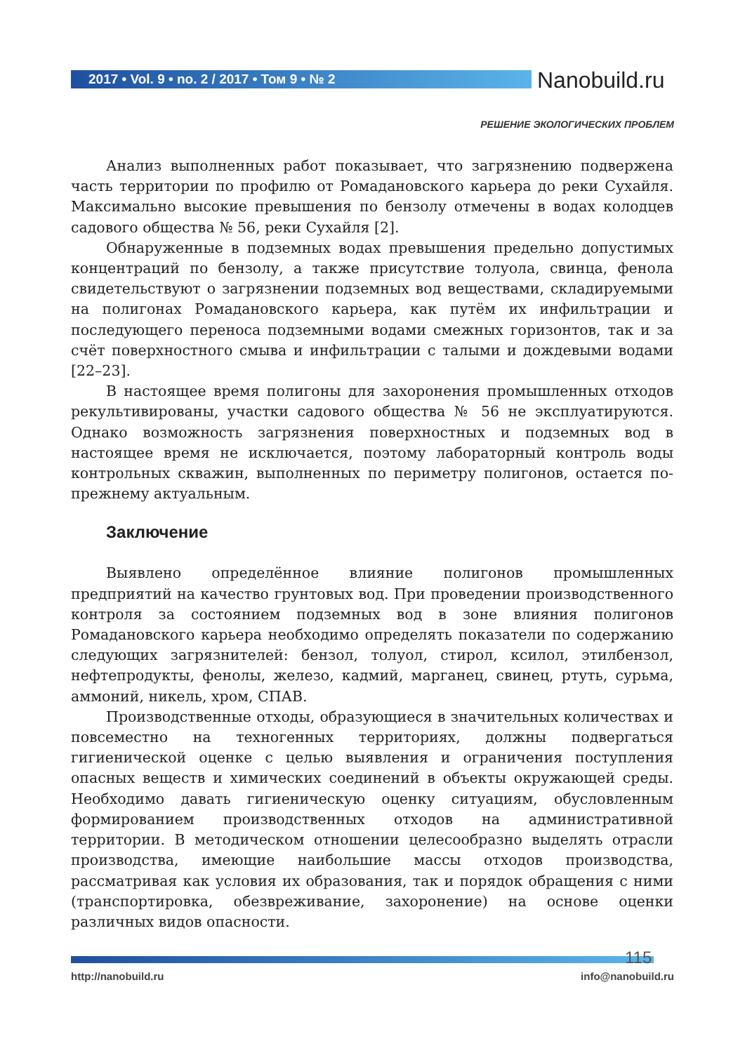2017 • Vol. 9 • no. 2 / 2017 • Том 9 • № 2
Nanobuild.ru
РЕШЕНИЕ ЭКОЛОГИЧЕСКИХ ПРОБЛЕМ
Анализ выполненных работ показывает, что загрязнению подвержена часть территории по профилю от Ромадановского карьера до реки Сухайля. Максимально высокие превышения по бензолу отмечены в водах колодцев садового общества № 56, реки Сухайля [2].
Обнаруженные в подземных водах превышения предельно допустимых концентраций по бензолу, а также присутствие толуола, свинца, фенола свидетельствуют о загрязнении подземных вод веществами, складируемыми на полигонах Ромадановского карьера, как путём их инфильтрации и последующего переноса подземными водами смежных горизонтов, так и за счёт поверхностного смыва и инфильтрации с талыми и дождевыми водами [22–23].
В настоящее время полигоны для захоронения промышленных отходов рекультивированы, участки садового общества № 56 не эксплуатируются. Однако возможность загрязнения поверхностных и подземных вод в настоящее время не исключается, поэтому лабораторный контроль воды контрольных скважин, выполненных по периметру полигонов, остается по-прежнему актуальным.
Заключение
Выявлено определённое влияние полигонов промышленных предприятий на качество грунтовых вод. При проведении производственного контроля за состоянием подземных вод в зоне влияния полигонов Ромадановского карьера необходимо определять показатели по содержанию следующих загрязнителей: бензол, толуол, стирол, ксилол, этилбензол, нефтепродукты, фенолы, железо, кадмий, марганец, свинец, ртуть, сурьма, аммоний, никель, хром, СПАВ.
Производственные отходы, образующиеся в значительных количествах и повсеместно на техногенных территориях, должны подвергаться гигиенической оценке с целью выявления и ограничения поступления опасных веществ и химических соединений в объекты окружающей среды. Необходимо давать гигиеническую оценку ситуациям, обусловленным формированием производственных отходов на административной территории. В методическом отношении целесообразно выделять отрасли производства, имеющие наибольшие массы отходов производства, рассматривая как условия их образования, так и порядок обращения с ними (транспортировка, обезвреживание, захоронение) на основе оценки различных видов опасности.
115
http://nanobuild.ru info@nanobuild.ru